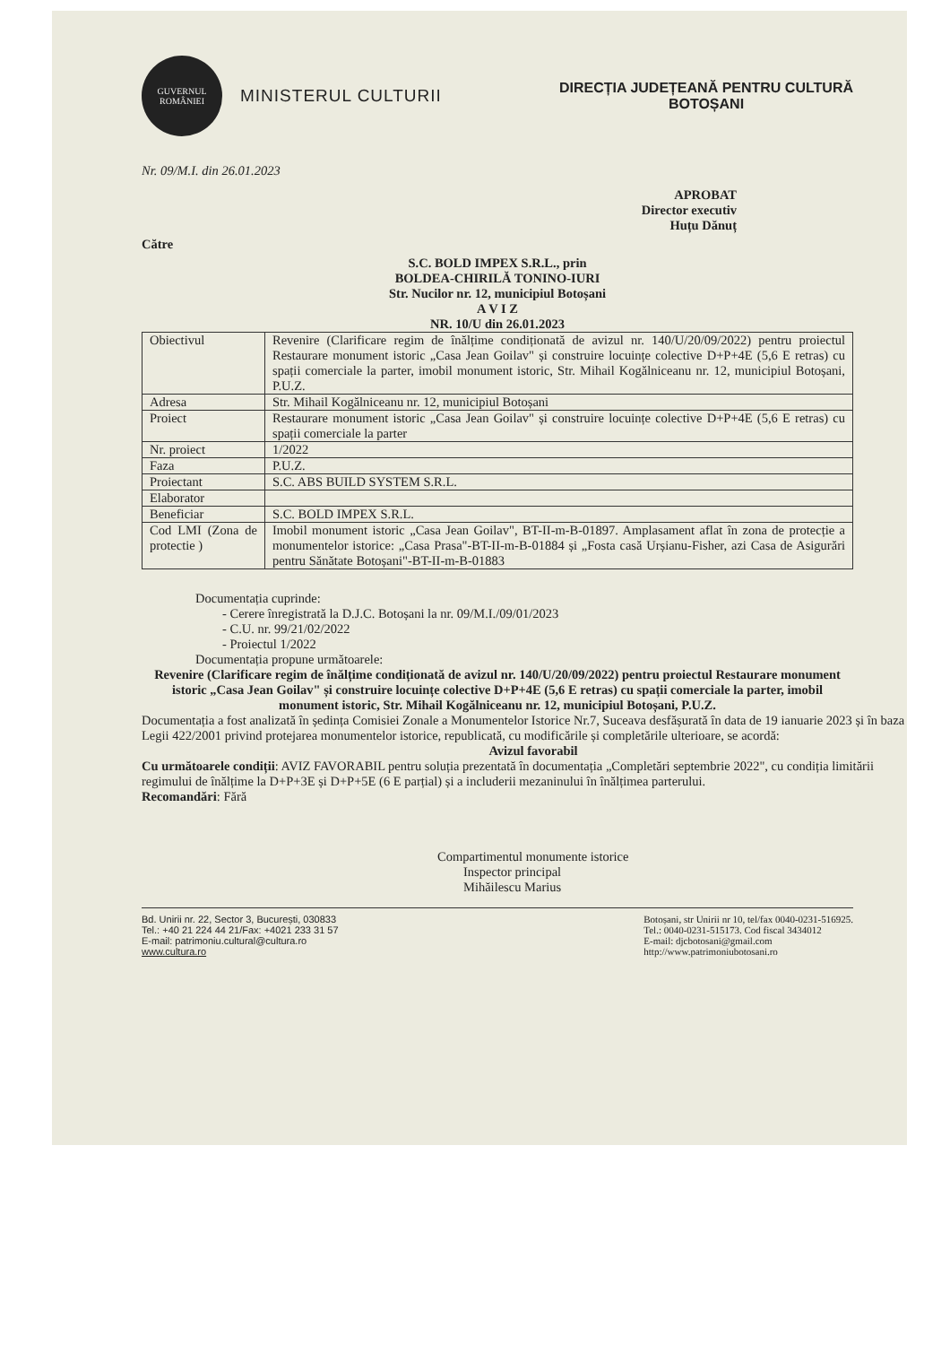GUVERNUL
ROMÂNIEI
MINISTERUL CULTURII
DIRECȚIA JUDEȚEANĂ PENTRU CULTURĂ
BOTOȘANI
Nr. 09/M.I. din 26.01.2023
APROBAT
Director executiv
Huțu Dănuț
Către
S.C. BOLD IMPEX S.R.L., prin
BOLDEA-CHIRILĂ TONINO-IURI
Str. Nucilor nr. 12, municipiul Botoșani
A V I Z
NR. 10/U din 26.01.2023
| Obiectivul | Revenire (Clarificare regim de înălțime condiționată de avizul nr. 140/U/20/09/2022) pentru proiectul Restaurare monument istoric „Casa Jean Goilav" și construire locuințe colective D+P+4E (5,6 E retras) cu spații comerciale la parter, imobil monument istoric, Str. Mihail Kogălniceanu nr. 12, municipiul Botoșani, P.U.Z. |
| Adresa | Str. Mihail Kogălniceanu nr. 12, municipiul Botoșani |
| Proiect | Restaurare monument istoric „Casa Jean Goilav" și construire locuințe colective D+P+4E (5,6 E retras) cu spații comerciale la parter |
| Nr. proiect | 1/2022 |
| Faza | P.U.Z. |
| Proiectant | S.C. ABS BUILD SYSTEM S.R.L. |
| Elaborator | |
| Beneficiar | S.C. BOLD IMPEX S.R.L. |
| Cod LMI (Zona de protectie ) | Imobil monument istoric „Casa Jean Goilav", BT-II-m-B-01897. Amplasament aflat în zona de protecție a monumentelor istorice: „Casa Prasa"-BT-II-m-B-01884 și „Fosta casă Urșianu-Fisher, azi Casa de Asigurări pentru Sănătate Botoșani"-BT-II-m-B-01883 |
Documentația cuprinde:
- Cerere înregistrată la D.J.C. Botoșani la nr. 09/M.I./09/01/2023
- C.U. nr. 99/21/02/2022
- Proiectul 1/2022
Documentația propune următoarele:
Revenire (Clarificare regim de înălțime condiționată de avizul nr. 140/U/20/09/2022) pentru proiectul Restaurare monument istoric „Casa Jean Goilav" și construire locuințe colective D+P+4E (5,6 E retras) cu spații comerciale la parter, imobil monument istoric, Str. Mihail Kogălniceanu nr. 12, municipiul Botoșani, P.U.Z.
Documentația a fost analizată în ședința Comisiei Zonale a Monumentelor Istorice Nr.7, Suceava desfășurată în data de 19 ianuarie 2023 și în baza Legii 422/2001 privind protejarea monumentelor istorice, republicată, cu modificările și completările ulterioare, se acordă:
Avizul favorabil
Cu următoarele condiții: AVIZ FAVORABIL pentru soluția prezentată în documentația „Completări septembrie 2022", cu condiția limitării regimului de înălțime la D+P+3E și D+P+5E (6 E parțial) și a includerii mezaninului în înălțimea parterului.
Recomandări: Fără
Compartimentul monumente istorice
Inspector principal
Mihăilescu Marius
Bd. Unirii nr. 22, Sector 3, București, 030833
Tel.: +40 21 224 44 21/Fax: +4021 233 31 57
E-mail: patrimoniu.cultural@cultura.ro
www.cultura.ro
Botoșani, str Unirii nr 10, tel/fax 0040-0231-516925.
Tel.: 0040-0231-515173. Cod fiscal 3434012
E-mail: djcbotosani@gmail.com
http://www.patrimoniubotosani.ro